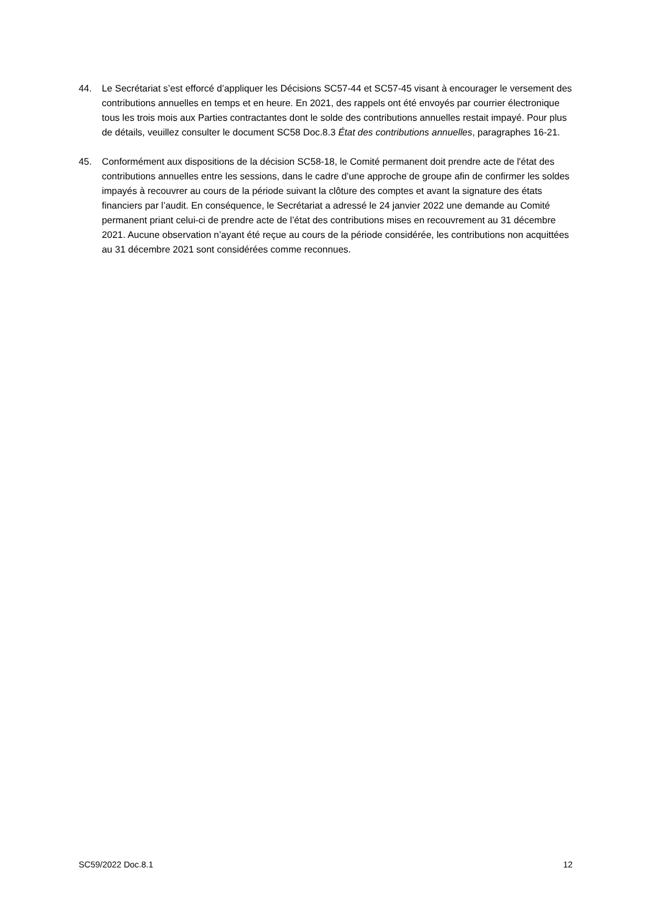44. Le Secrétariat s’est efforcé d’appliquer les Décisions SC57-44 et SC57-45 visant à encourager le versement des contributions annuelles en temps et en heure. En 2021, des rappels ont été envoyés par courrier électronique tous les trois mois aux Parties contractantes dont le solde des contributions annuelles restait impayé. Pour plus de détails, veuillez consulter le document SC58 Doc.8.3 État des contributions annuelles, paragraphes 16-21.
45. Conformément aux dispositions de la décision SC58-18, le Comité permanent doit prendre acte de l'état des contributions annuelles entre les sessions, dans le cadre d’une approche de groupe afin de confirmer les soldes impayés à recouvrer au cours de la période suivant la clôture des comptes et avant la signature des états financiers par l’audit. En conséquence, le Secrétariat a adressé le 24 janvier 2022 une demande au Comité permanent priant celui-ci de prendre acte de l’état des contributions mises en recouvrement au 31 décembre 2021. Aucune observation n’ayant été reçue au cours de la période considérée, les contributions non acquittées au 31 décembre 2021 sont considérées comme reconnues.
SC59/2022 Doc.8.1 12